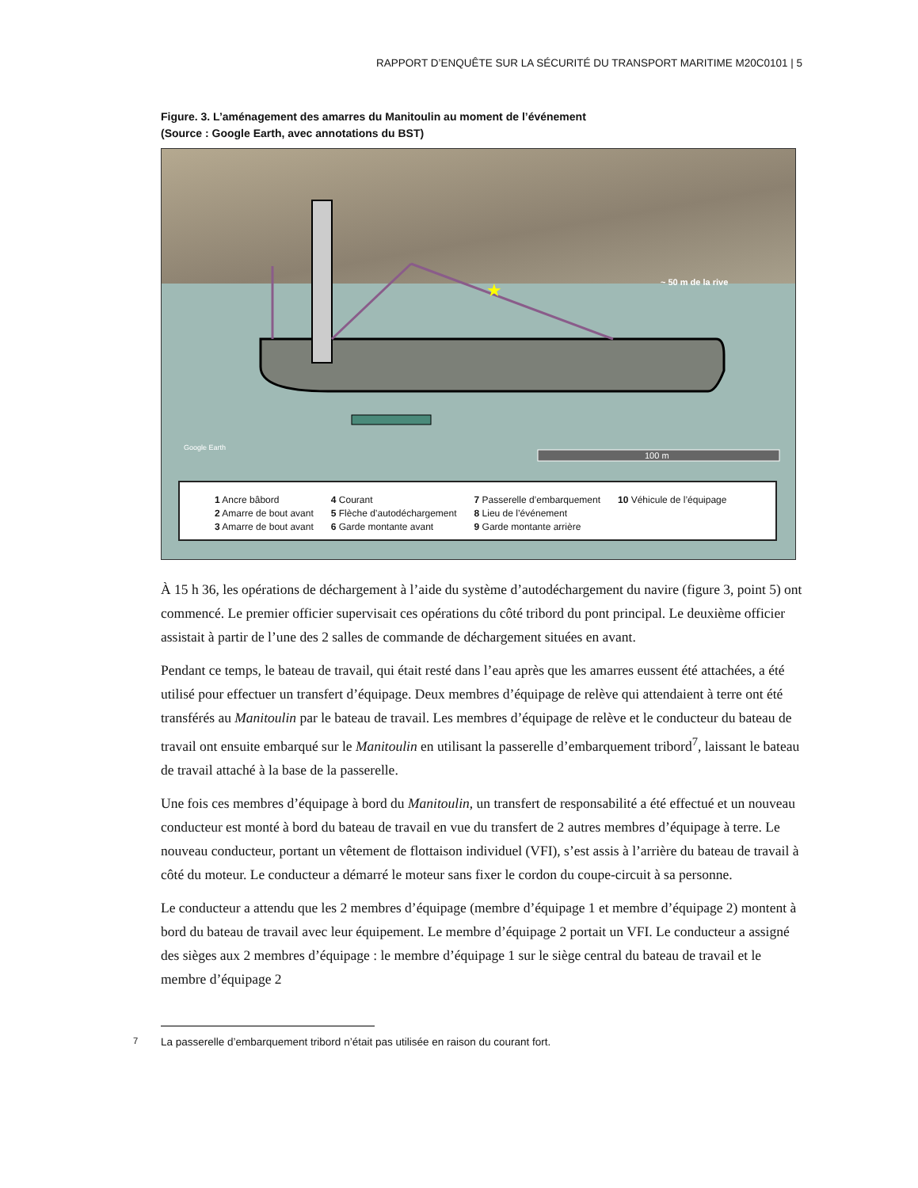RAPPORT D’ENQUÊTE SUR LA SÉCURITÉ DU TRANSPORT MARITIME M20C0101 | 5
Figure. 3. L’aménagement des amarres du Manitoulin au moment de l’événement
(Source : Google Earth, avec annotations du BST)
★
~ 50 m de la rive
100 m
Google Earth
1 Ancre bâbord
2 Amarre de bout avant
3 Amarre de bout avant
4 Courant
5 Flèche d’autodéchargement
6 Garde montante avant
7 Passerelle d’embarquement
8 Lieu de l’événement
9 Garde montante arrière
10 Véhicule de l’équipage
À 15 h 36, les opérations de déchargement à l’aide du système d’autodéchargement du navire (figure 3, point 5) ont commencé. Le premier officier supervisait ces opérations du côté tribord du pont principal. Le deuxième officier assistait à partir de l’une des 2 salles de commande de déchargement situées en avant.
Pendant ce temps, le bateau de travail, qui était resté dans l’eau après que les amarres eussent été attachées, a été utilisé pour effectuer un transfert d’équipage. Deux membres d’équipage de relève qui attendaient à terre ont été transférés au Manitoulin par le bateau de travail. Les membres d’équipage de relève et le conducteur du bateau de travail ont ensuite embarqué sur le Manitoulin en utilisant la passerelle d’embarquement tribord<sup>7</sup>, laissant le bateau de travail attaché à la base de la passerelle.
Une fois ces membres d’équipage à bord du Manitoulin, un transfert de responsabilité a été effectué et un nouveau conducteur est monté à bord du bateau de travail en vue du transfert de 2 autres membres d’équipage à terre. Le nouveau conducteur, portant un vêtement de flottaison individuel (VFI), s’est assis à l’arrière du bateau de travail à côté du moteur. Le conducteur a démarré le moteur sans fixer le cordon du coupe-circuit à sa personne.
Le conducteur a attendu que les 2 membres d’équipage (membre d’équipage 1 et membre d’équipage 2) montent à bord du bateau de travail avec leur équipement. Le membre d’équipage 2 portait un VFI. Le conducteur a assigné des sièges aux 2 membres d’équipage : le membre d’équipage 1 sur le siège central du bateau de travail et le membre d’équipage 2
<sup>7</sup> La passerelle d’embarquement tribord n’était pas utilisée en raison du courant fort.